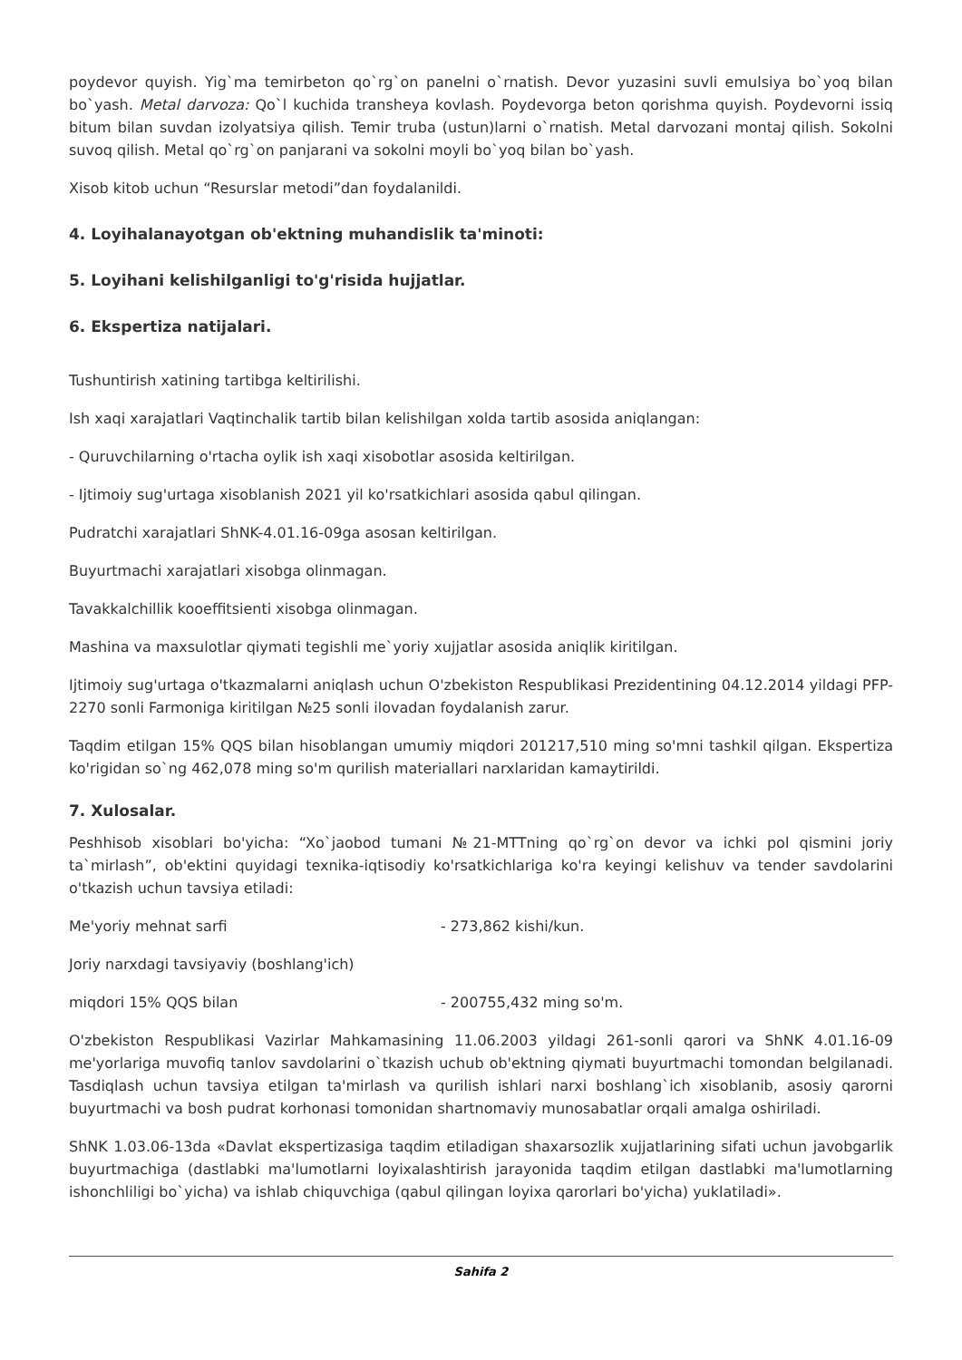poydevor quyish. Yig`ma temirbeton qo`rg`on panelni o`rnatish. Devor yuzasini suvli emulsiya bo`yoq bilan bo`yash. Metal darvoza: Qo`l kuchida transheya kovlash. Poydevorga beton qorishma quyish. Poydevorni issiq bitum bilan suvdan izolyatsiya qilish. Temir truba (ustun)larni o`rnatish. Metal darvozani montaj qilish. Sokolni suvoq qilish. Metal qo`rg`on panjarani va sokolni moyli bo`yoq bilan bo`yash.
Xisob kitob uchun “Resurslar metodi”dan foydalanildi.
4. Loyihalanayotgan ob'ektning muhandislik ta'minoti:
5. Loyihani kelishilganligi to'g'risida hujjatlar.
6. Ekspertiza natijalari.
Tushuntirish xatining tartibga keltirilishi.
Ish xaqi xarajatlari Vaqtinchalik tartib bilan kelishilgan xolda tartib asosida aniqlangan:
- Quruvchilarning o'rtacha oylik ish xaqi xisobotlar asosida keltirilgan.
- Ijtimoiy sug'urtaga xisoblanish 2021 yil ko'rsatkichlari asosida qabul qilingan.
Pudratchi xarajatlari ShNK-4.01.16-09ga asosan keltirilgan.
Buyurtmachi xarajatlari xisobga olinmagan.
Tavakkalchillik kooeffitsienti xisobga olinmagan.
Mashina va maxsulotlar qiymati tegishli me`yoriy xujjatlar asosida aniqlik kiritilgan.
Ijtimoiy sug'urtaga o'tkazmalarni aniqlash uchun O'zbekiston Respublikasi Prezidentining 04.12.2014 yildagi PFP-2270 sonli Farmoniga kiritilgan №25 sonli ilovadan foydalanish zarur.
Taqdim etilgan 15% QQS bilan hisoblangan umumiy miqdori 201217,510 ming so'mni tashkil qilgan. Ekspertiza ko'rigidan so`ng 462,078 ming so'm qurilish materiallari narxlaridan kamaytirildi.
7. Xulosalar.
Peshhisob xisoblari bo'yicha: “Xo`jaobod tumani №21-MTTning qo`rg`on devor va ichki pol qismini joriy ta`mirlash”, ob'ektini quyidagi texnika-iqtisodiy ko'rsatkichlariga ko'ra keyingi kelishuv va tender savdolarini o'tkazish uchun tavsiya etiladi:
Me'yoriy mehnat sarfi - 273,862 kishi/kun.
Joriy narxdagi tavsiyaviy (boshlang'ich)
miqdori 15% QQS bilan - 200755,432 ming so'm.
O'zbekiston Respublikasi Vazirlar Mahkamasining 11.06.2003 yildagi 261-sonli qarori va ShNK 4.01.16-09 me'yorlariga muvofiq tanlov savdolarini o`tkazish uchub ob'ektning qiymati buyurtmachi tomondan belgilanadi. Tasdiqlash uchun tavsiya etilgan ta'mirlash va qurilish ishlari narxi boshlang`ich xisoblanib, asosiy qarorni buyurtmachi va bosh pudrat korhonasi tomonidan shartnomaviy munosabatlar orqali amalga oshiriladi.
ShNK 1.03.06-13da «Davlat ekspertizasiga taqdim etiladigan shaxarsozlik xujjatlarining sifati uchun javobgarlik buyurtmachiga (dastlabki ma'lumotlarni loyixalashtirish jarayonida taqdim etilgan dastlabki ma'lumotlarning ishonchliligi bo`yicha) va ishlab chiquvchiga (qabul qilingan loyixa qarorlari bo'yicha) yuklatiladi».
Sahifa 2